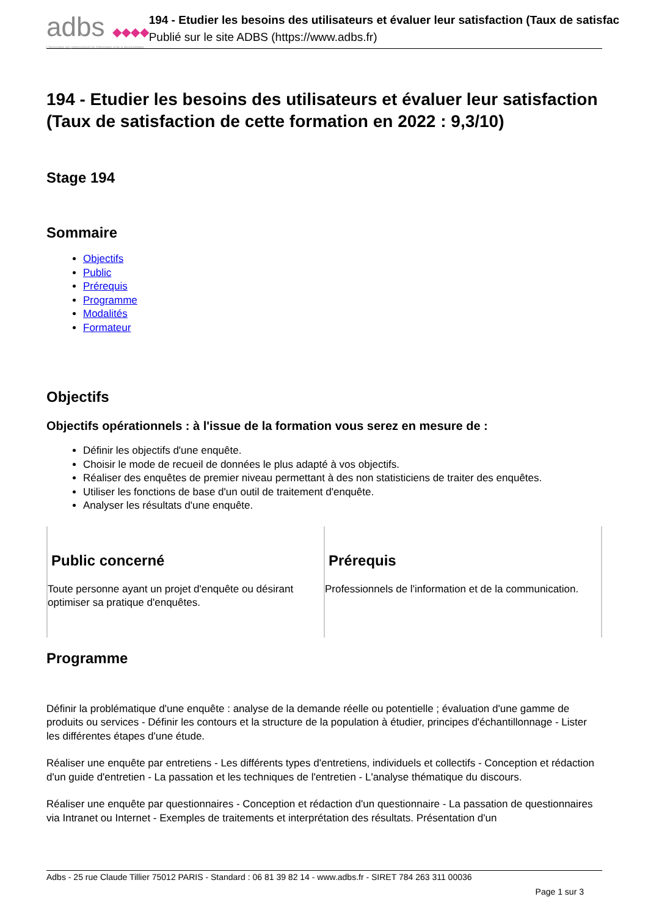adbs ◆◆◆◆
L'Association des professionnels de l'information et de la documentation
194 - Etudier les besoins des utilisateurs et évaluer leur satisfaction (Taux de satisfac
Publié sur le site ADBS (https://www.adbs.fr)
194 - Etudier les besoins des utilisateurs et évaluer leur satisfaction (Taux de satisfaction de cette formation en 2022 : 9,3/10)
Stage 194
Sommaire
Objectifs
Public
Prérequis
Programme
Modalités
Formateur
Objectifs
Objectifs opérationnels : à l'issue de la formation vous serez en mesure de :
Définir les objectifs d'une enquête.
Choisir le mode de recueil de données le plus adapté à vos objectifs.
Réaliser des enquêtes de premier niveau permettant à des non statisticiens de traiter des enquêtes.
Utiliser les fonctions de base d'un outil de traitement d'enquête.
Analyser les résultats d'une enquête.
Public concerné
Toute personne ayant un projet d'enquête ou désirant optimiser sa pratique d'enquêtes.
Prérequis
Professionnels de l'information et de la communication.
Programme
Définir la problématique d'une enquête : analyse de la demande réelle ou potentielle ; évaluation d'une gamme de produits ou services - Définir les contours et la structure de la population à étudier, principes d'échantillonnage - Lister les différentes étapes d'une étude.
Réaliser une enquête par entretiens - Les différents types d'entretiens, individuels et collectifs - Conception et rédaction d'un guide d'entretien - La passation et les techniques de l'entretien - L'analyse thématique du discours.
Réaliser une enquête par questionnaires - Conception et rédaction d'un questionnaire - La passation de questionnaires via Intranet ou Internet - Exemples de traitements et interprétation des résultats. Présentation d'un
Adbs - 25 rue Claude Tillier 75012 PARIS - Standard : 06 81 39 82 14 - www.adbs.fr - SIRET 784 263 311 00036
Page 1 sur 3